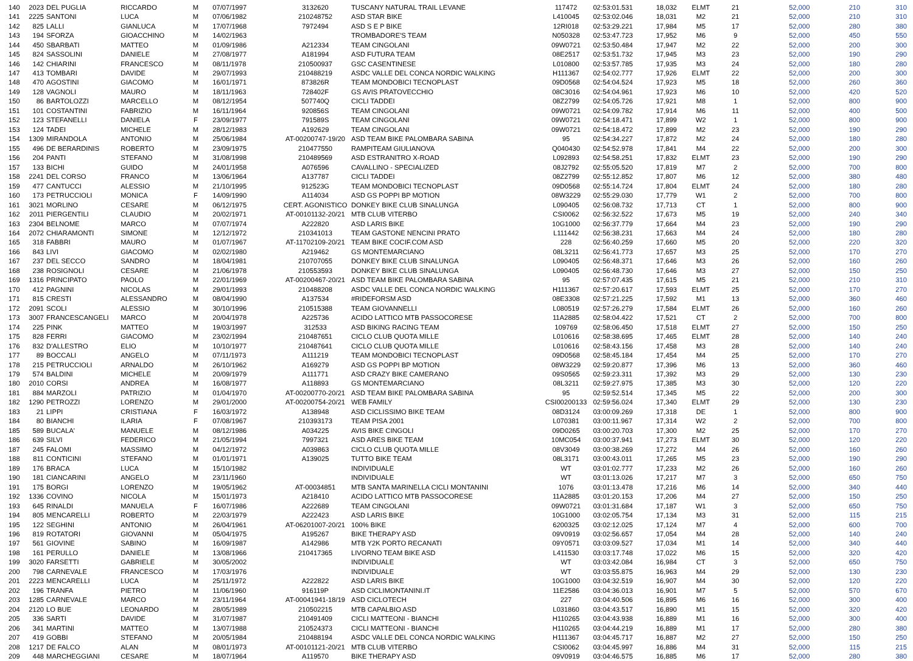| 140 | 2023 | DEL PUGLIA | RICCARDO | M | 07/07/1997 | 3132620 | TUSCANY NATURAL TRAIL LEVANE | 117472 | 02:53:01.531 | 18,032 | ELMT | 21 | 52,000 | 210 | 310 |
| 141 | 2225 | SANTONI | LUCA | M | 07/06/1982 | 210248752 | ASD STAR BIKE | L410045 | 02:53:02.046 | 18,031 | M2 | 21 | 52,000 | 210 | 310 |
| 142 | 825 | LALLI | GIANLUCA | M | 17/07/1968 | 7972494 | ASD S E P BIKE | 12RI018 | 02:53:29.221 | 17,984 | M5 | 17 | 52,000 | 280 | 380 |
| 143 | 194 | SFORZA | GIOACCHINO | M | 14/02/1963 | | TROMBADORE'S TEAM | N050328 | 02:53:47.723 | 17,952 | M6 | 9 | 52,000 | 450 | 550 |
| 144 | 450 | SBARBATI | MATTEO | M | 01/09/1986 | A212334 | TEAM CINGOLANI | 09W0721 | 02:53:50.484 | 17,947 | M2 | 22 | 52,000 | 200 | 300 |
| 145 | 824 | SASSOLINI | DANIELE | M | 27/08/1977 | A181994 | ASD FUTURA TEAM | 08E2517 | 02:53:51.732 | 17,945 | M3 | 23 | 52,000 | 190 | 290 |
| 146 | 142 | CHIARINI | FRANCESCO | M | 08/11/1978 | 210500937 | GSC CASENTINESE | L010800 | 02:53:57.785 | 17,935 | M3 | 24 | 52,000 | 180 | 280 |
| 147 | 413 | TOMBARI | DAVIDE | M | 29/07/1993 | 210488219 | ASDC VALLE DEL CONCA NORDIC WALKING | H111367 | 02:54:02.777 | 17,926 | ELMT | 22 | 52,000 | 200 | 300 |
| 148 | 470 | AGOSTINI | GIACOMO | M | 16/01/1971 | 873826R | TEAM MONDOBICI TECNOPLAST | 09D0568 | 02:54:04.524 | 17,923 | M5 | 18 | 52,000 | 260 | 360 |
| 149 | 128 | VAGNOLI | MAURO | M | 18/11/1963 | 728402F | GS AVIS PRATOVECCHIO | 08C3016 | 02:54:04.961 | 17,923 | M6 | 10 | 52,000 | 420 | 520 |
| 150 | 86 | BARTOLOZZI | MARCELLO | M | 08/12/1954 | 507740Q | CICLI TADDEI | 08Z2799 | 02:54:05.726 | 17,921 | M8 | 1 | 52,000 | 800 | 900 |
| 151 | 101 | COSTANTINI | FABRIZIO | M | 16/11/1964 | 920856S | TEAM CINGOLANI | 09W0721 | 02:54:09.782 | 17,914 | M6 | 11 | 52,000 | 400 | 500 |
| 152 | 123 | STEFANELLI | DANIELA | F | 23/09/1977 | 791589S | TEAM CINGOLANI | 09W0721 | 02:54:18.471 | 17,899 | W2 | 1 | 52,000 | 800 | 900 |
| 153 | 124 | TADEI | MICHELE | M | 28/12/1983 | A192629 | TEAM CINGOLANI | 09W0721 | 02:54:18.472 | 17,899 | M2 | 23 | 52,000 | 190 | 290 |
| 154 | 1309 | MIRANDOLA | ANTONIO | M | 25/06/1984 | AT-00200747-19/20 | ASD TEAM BIKE PALOMBARA SABINA | 95 | 02:54:34.227 | 17,872 | M2 | 24 | 52,000 | 180 | 280 |
| 155 | 496 | DE BERARDINIS | ROBERTO | M | 23/09/1975 | 210477550 | RAMPITEAM GIULIANOVA | Q040430 | 02:54:52.978 | 17,841 | M4 | 22 | 52,000 | 200 | 300 |
| 156 | 204 | PANTI | STEFANO | M | 31/08/1998 | 210489569 | ASD ESTRANITRO X-ROAD | L092893 | 02:54:58.251 | 17,832 | ELMT | 23 | 52,000 | 190 | 290 |
| 157 | 133 | BICHI | GUIDO | M | 24/01/1958 | A076596 | CAVALLINO - SPECIALIZED | 08J2792 | 02:55:05.520 | 17,819 | M7 | 2 | 52,000 | 700 | 800 |
| 158 | 2241 | DEL CORSO | FRANCO | M | 13/06/1964 | A137787 | CICLI TADDEI | 08Z2799 | 02:55:12.852 | 17,807 | M6 | 12 | 52,000 | 380 | 480 |
| 159 | 477 | CANTUCCI | ALESSIO | M | 21/10/1995 | 912523G | TEAM MONDOBICI TECNOPLAST | 09D0568 | 02:55:14.724 | 17,804 | ELMT | 24 | 52,000 | 180 | 280 |
| 160 | 173 | PETRUCCIOLI | MONICA | F | 14/09/1990 | A114034 | ASD GS POPPI BP MOTION | 08W3229 | 02:55:29.030 | 17,779 | W1 | 2 | 52,000 | 700 | 800 |
| 161 | 3021 | MORLINO | CESARE | M | 06/12/1975 | CERT. AGONISTICO | DONKEY BIKE CLUB SINALUNGA | L090405 | 02:56:08.732 | 17,713 | CT | 1 | 52,000 | 800 | 900 |
| 162 | 2011 | PIERGENTILI | CLAUDIO | M | 20/02/1971 | AT-00101132-20/21 | MTB CLUB VITERBO | CSI0062 | 02:56:32.522 | 17,673 | M5 | 19 | 52,000 | 240 | 340 |
| 163 | 2304 | BELNOME | MARCO | M | 07/07/1974 | A222820 | ASD LARIS BIKE | 10G1000 | 02:56:37.779 | 17,664 | M4 | 23 | 52,000 | 190 | 290 |
| 164 | 2072 | CHIARAMONTI | SIMONE | M | 12/12/1972 | 210341013 | TEAM GASTONE NENCINI PRATO | L111442 | 02:56:38.231 | 17,663 | M4 | 24 | 52,000 | 180 | 280 |
| 165 | 318 | FABBRI | MAURO | M | 01/07/1967 | AT-11702109-20/21 | TEAM BIKE COCIF.COM ASD | 228 | 02:56:40.259 | 17,660 | M5 | 20 | 52,000 | 220 | 320 |
| 166 | 843 | LIVI | GIACOMO | M | 02/02/1980 | A219462 | GS MONTEMARCIANO | 08L3211 | 02:56:41.773 | 17,657 | M3 | 25 | 52,000 | 170 | 270 |
| 167 | 237 | DEL SECCO | SANDRO | M | 18/04/1981 | 210707055 | DONKEY BIKE CLUB SINALUNGA | L090405 | 02:56:48.371 | 17,646 | M3 | 26 | 52,000 | 160 | 260 |
| 168 | 238 | ROSIGNOLI | CESARE | M | 21/06/1978 | 210553593 | DONKEY BIKE CLUB SINALUNGA | L090405 | 02:56:48.730 | 17,646 | M3 | 27 | 52,000 | 150 | 250 |
| 169 | 1316 | PRINCIPATO | PAOLO | M | 22/01/1969 | AT-00200467-20/21 | ASD TEAM BIKE PALOMBARA SABINA | 95 | 02:57:07.435 | 17,615 | M5 | 21 | 52,000 | 210 | 310 |
| 170 | 412 | PAGNINI | NICOLAS | M | 29/01/1993 | 210488208 | ASDC VALLE DEL CONCA NORDIC WALKING | H111367 | 02:57:20.617 | 17,593 | ELMT | 25 | 52,000 | 170 | 270 |
| 171 | 815 | CRESTI | ALESSANDRO | M | 08/04/1990 | A137534 | #RIDEFORSM ASD | 08E3308 | 02:57:21.225 | 17,592 | M1 | 13 | 52,000 | 360 | 460 |
| 172 | 2091 | SCOLI | ALESSIO | M | 30/10/1996 | 210515388 | TEAM GIOVANNELLI | L080519 | 02:57:26.279 | 17,584 | ELMT | 26 | 52,000 | 160 | 260 |
| 173 | 3007 | FRANCESCANGELI | MARCO | M | 20/04/1978 | A225736 | ACIDO LATTICO MTB PASSOCORESE | 11A2885 | 02:58:04.422 | 17,521 | CT | 2 | 52,000 | 700 | 800 |
| 174 | 225 | PINK | MATTEO | M | 19/03/1997 | 312533 | ASD BIKING RACING TEAM | 109769 | 02:58:06.450 | 17,518 | ELMT | 27 | 52,000 | 150 | 250 |
| 175 | 828 | FERRI | GIACOMO | M | 23/02/1994 | 210487651 | CICLO CLUB QUOTA MILLE | L010616 | 02:58:38.695 | 17,465 | ELMT | 28 | 52,000 | 140 | 240 |
| 176 | 832 | D'ALLESTRO | ELIO | M | 10/10/1977 | 210487641 | CICLO CLUB QUOTA MILLE | L010616 | 02:58:43.156 | 17,458 | M3 | 28 | 52,000 | 140 | 240 |
| 177 | 89 | BOCCALI | ANGELO | M | 07/11/1973 | A111219 | TEAM MONDOBICI TECNOPLAST | 09D0568 | 02:58:45.184 | 17,454 | M4 | 25 | 52,000 | 170 | 270 |
| 178 | 215 | PETRUCCIOLI | ARNALDO | M | 26/10/1962 | A169279 | ASD GS POPPI BP MOTION | 08W3229 | 02:59:20.877 | 17,396 | M6 | 13 | 52,000 | 360 | 460 |
| 179 | 574 | BALDINI | MICHELE | M | 20/09/1979 | A111771 | ASD CRAZY BIKE CAMERANO | 09S0565 | 02:59:23.311 | 17,392 | M3 | 29 | 52,000 | 130 | 230 |
| 180 | 2010 | CORSI | ANDREA | M | 16/08/1977 | A118893 | GS MONTEMARCIANO | 08L3211 | 02:59:27.975 | 17,385 | M3 | 30 | 52,000 | 120 | 220 |
| 181 | 884 | MARZOLI | PATRIZIO | M | 01/04/1970 | AT-00200770-20/21 | ASD TEAM BIKE PALOMBARA SABINA | 95 | 02:59:52.514 | 17,345 | M5 | 22 | 52,000 | 200 | 300 |
| 182 | 1290 | PETROZZI | LORENZO | M | 29/01/2000 | AT-00200754-20/21 | WEB FAMILY | CSI00200133 | 02:59:56.024 | 17,340 | ELMT | 29 | 52,000 | 130 | 230 |
| 183 | 21 | LIPPI | CRISTIANA | F | 16/03/1972 | A138948 | ASD CICLISSIMO BIKE TEAM | 08D3124 | 03:00:09.269 | 17,318 | DE | 1 | 52,000 | 800 | 900 |
| 184 | 80 | BIANCHI | ILARIA | F | 07/08/1967 | 210393173 | TEAM PISA 2001 | L070381 | 03:00:11.967 | 17,314 | W2 | 2 | 52,000 | 700 | 800 |
| 185 | 589 | BUCALA' | MANUELE | M | 08/12/1986 | A034225 | AVIS BIKE CINGOLI | 09D0265 | 03:00:20.703 | 17,300 | M2 | 25 | 52,000 | 170 | 270 |
| 186 | 639 | SILVI | FEDERICO | M | 21/05/1994 | 7997321 | ASD ARES BIKE TEAM | 10MC054 | 03:00:37.941 | 17,273 | ELMT | 30 | 52,000 | 120 | 220 |
| 187 | 245 | FALOMI | MASSIMO | M | 04/12/1972 | A039863 | CICLO CLUB QUOTA MILLE | 08V3049 | 03:00:38.269 | 17,272 | M4 | 26 | 52,000 | 160 | 260 |
| 188 | 811 | CONTICINI | STEFANO | M | 01/01/1971 | A139025 | TUTTO BIKE TEAM | 08L3171 | 03:00:43.011 | 17,265 | M5 | 23 | 52,000 | 190 | 290 |
| 189 | 176 | BRACA | LUCA | M | 15/10/1982 | | INDIVIDUALE | WT | 03:01:02.777 | 17,233 | M2 | 26 | 52,000 | 160 | 260 |
| 190 | 181 | CIANCARINI | ANGELO | M | 23/11/1960 | | INDIVIDUALE | WT | 03:01:13.026 | 17,217 | M7 | 3 | 52,000 | 650 | 750 |
| 191 | 175 | BORGI | LORENZO | M | 19/05/1962 | AT-00034851 | MTB SANTA MARINELLA CICLI MONTANINI | 1076 | 03:01:13.478 | 17,216 | M6 | 14 | 52,000 | 340 | 440 |
| 192 | 1336 | COVINO | NICOLA | M | 15/01/1973 | A218410 | ACIDO LATTICO MTB PASSOCORESE | 11A2885 | 03:01:20.153 | 17,206 | M4 | 27 | 52,000 | 150 | 250 |
| 193 | 645 | RINALDI | MANUELA | F | 16/07/1986 | A222689 | TEAM CINGOLANI | 09W0721 | 03:01:31.684 | 17,187 | W1 | 3 | 52,000 | 650 | 750 |
| 194 | 805 | MENCARELLI | ROBERTO | M | 22/03/1979 | A222423 | ASD LARIS BIKE | 10G1000 | 03:02:05.754 | 17,134 | M3 | 31 | 52,000 | 115 | 215 |
| 195 | 122 | SEGHINI | ANTONIO | M | 26/04/1961 | AT-06201007-20/21 | 100% BIKE | 6200325 | 03:02:12.025 | 17,124 | M7 | 4 | 52,000 | 600 | 700 |
| 196 | 819 | ROTATORI | GIOVANNI | M | 05/04/1975 | A195267 | BIKE THERAPY ASD | 09V0919 | 03:02:56.657 | 17,054 | M4 | 28 | 52,000 | 140 | 240 |
| 197 | 561 | GIOVINE | SABINO | M | 16/09/1987 | A142986 | MTB Y2K PORTO RECANATI | 09Y0571 | 03:03:09.527 | 17,034 | M1 | 14 | 52,000 | 340 | 440 |
| 198 | 161 | PERULLO | DANIELE | M | 13/08/1966 | 210417365 | LIVORNO TEAM BIKE ASD | L411530 | 03:03:17.748 | 17,022 | M6 | 15 | 52,000 | 320 | 420 |
| 199 | 3020 | FARSETTI | GABRIELE | M | 30/05/2002 | | INDIVIDUALE | WT | 03:03:42.084 | 16,984 | CT | 3 | 52,000 | 650 | 750 |
| 200 | 798 | CARNEVALE | FRANCESCO | M | 17/03/1976 | | INDIVIDUALE | WT | 03:03:55.875 | 16,963 | M4 | 29 | 52,000 | 130 | 230 |
| 201 | 2223 | MENCARELLI | LUCA | M | 25/11/1972 | A222822 | ASD LARIS BIKE | 10G1000 | 03:04:32.519 | 16,907 | M4 | 30 | 52,000 | 120 | 220 |
| 202 | 196 | TRANFA | PIETRO | M | 11/06/1960 | 916119P | ASD CICLIMONTANINI.IT | 11E2586 | 03:04:36.013 | 16,901 | M7 | 5 | 52,000 | 570 | 670 |
| 203 | 1285 | CARNEVALE | MARCO | M | 23/11/1964 | AT-00041941-18/19 | ASD CICLOTECH | 227 | 03:04:40.506 | 16,895 | M6 | 16 | 52,000 | 300 | 400 |
| 204 | 2120 | LO BUE | LEONARDO | M | 28/05/1989 | 210502215 | MTB CAPALBIO ASD | L031860 | 03:04:43.517 | 16,890 | M1 | 15 | 52,000 | 320 | 420 |
| 205 | 336 | SARTI | DAVIDE | M | 31/07/1987 | 210491409 | CICLI MATTEONI - BIANCHI | H110265 | 03:04:43.938 | 16,889 | M1 | 16 | 52,000 | 300 | 400 |
| 206 | 341 | MARTINI | MATTEO | M | 13/07/1988 | 210524373 | CICLI MATTEONI - BIANCHI | H110265 | 03:04:44.219 | 16,889 | M1 | 17 | 52,000 | 280 | 380 |
| 207 | 419 | GOBBI | STEFANO | M | 20/05/1984 | 210488194 | ASDC VALLE DEL CONCA NORDIC WALKING | H111367 | 03:04:45.717 | 16,887 | M2 | 27 | 52,000 | 150 | 250 |
| 208 | 1217 | DE FALCO | ALAN | M | 08/01/1973 | AT-00101121-20/21 | MTB CLUB VITERBO | CSI0062 | 03:04:45.997 | 16,886 | M4 | 31 | 52,000 | 115 | 215 |
| 209 | 448 | MARCHEGGIANI | CESARE | M | 18/07/1964 | A119570 | BIKE THERAPY ASD | 09V0919 | 03:04:46.575 | 16,885 | M6 | 17 | 52,000 | 280 | 380 |